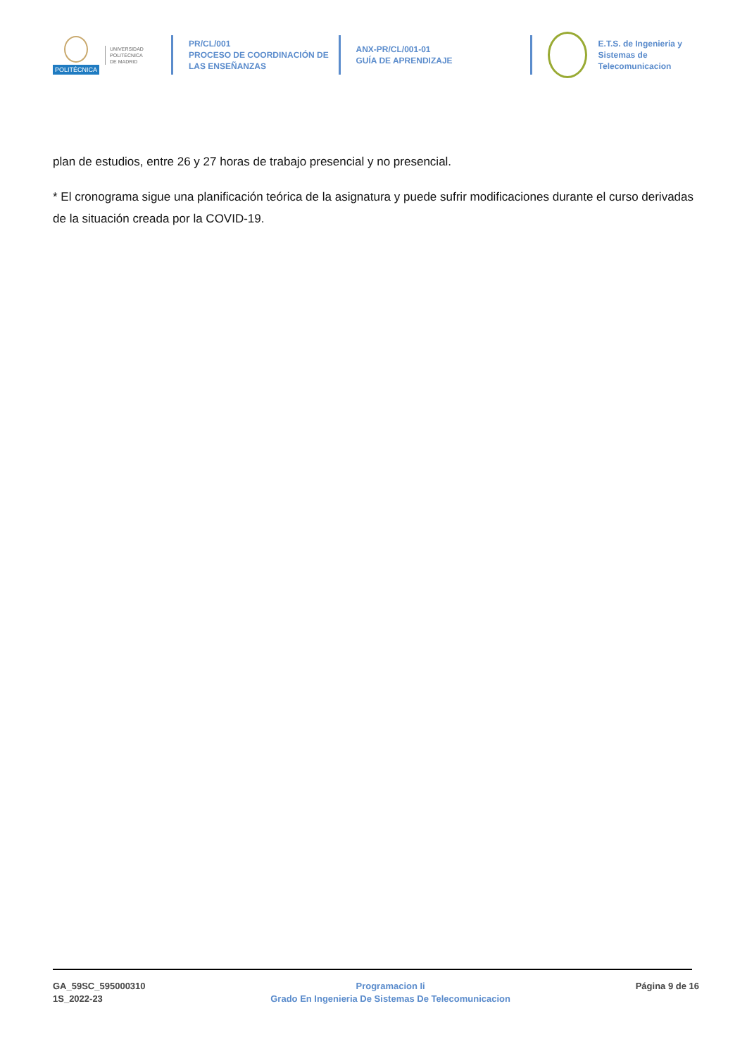POLITÉCNICA
UNIVERSIDAD
POLITÉCNICA
DE MADRID
PR/CL/001
PROCESO DE COORDINACIÓN DE
LAS ENSEÑANZAS
ANX-PR/CL/001-01
GUÍA DE APRENDIZAJE
E.T.S. de Ingenieria y
Sistemas de
Telecomunicacion
plan de estudios, entre 26 y 27 horas de trabajo presencial y no presencial.
* El cronograma sigue una planificación teórica de la asignatura y puede sufrir modificaciones durante el curso derivadas de la situación creada por la COVID-19.
GA_59SC_595000310
1S_2022-23
Programacion Ii
Grado En Ingenieria De Sistemas De Telecomunicacion
Página 9 de 16